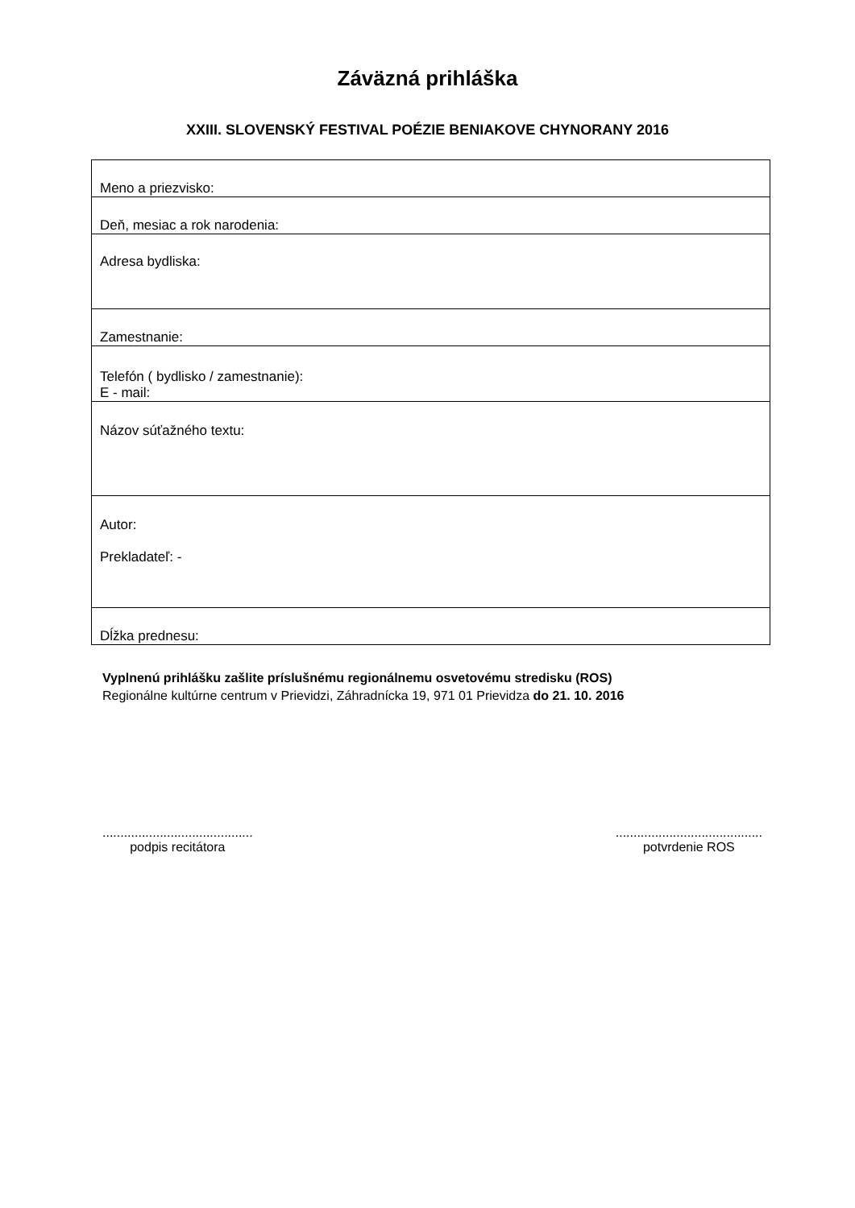Záväzná prihláška
XXIII. SLOVENSKÝ FESTIVAL POÉZIE BENIAKOVE CHYNORANY 2016
| Meno a priezvisko: |
| Deň, mesiac a rok narodenia: |
| Adresa bydliska: |
| Zamestnanie: |
| Telefón ( bydlisko / zamestnanie): E - mail: |
| Názov súťažného textu: |
| Autor: Prekladateľ: - |
| Dĺžka prednesu: |
Vyplnenú prihlášku zašlite príslušnému regionálnemu osvetovému stredisku (ROS)
Regionálne kultúrne centrum v Prievidzi, Záhradnícka 19, 971 01 Prievidza do 21. 10. 2016
..........................................
podpis recitátora
.........................................
potvrdenie ROS